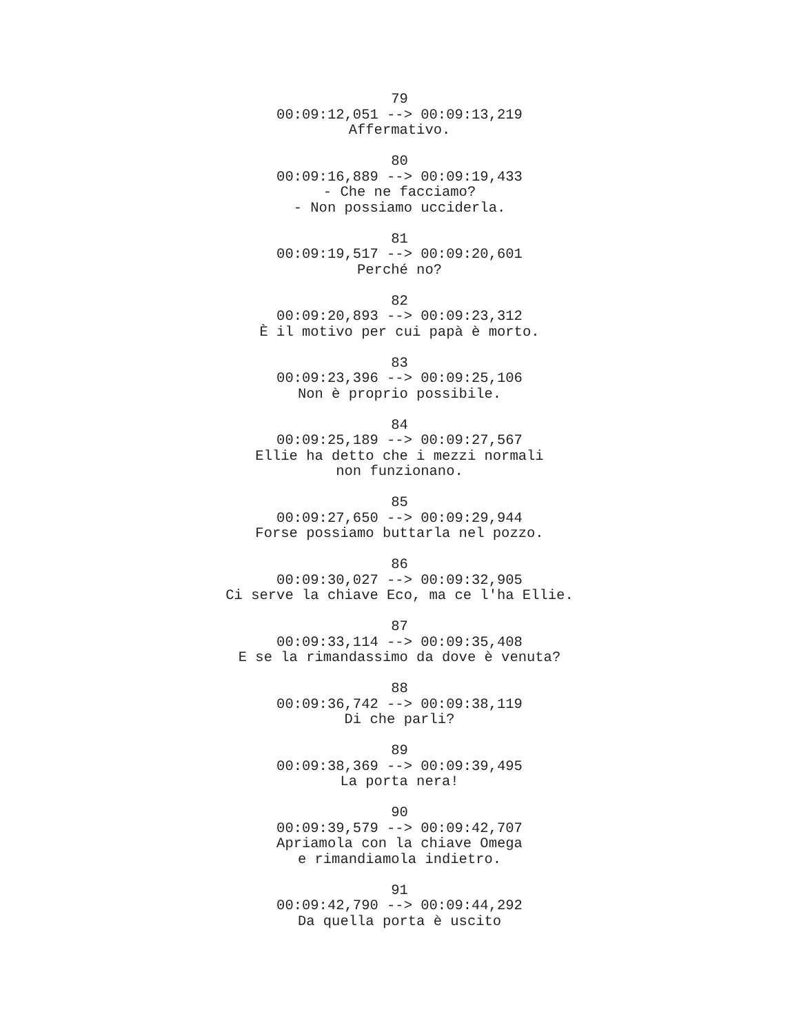79
00:09:12,051 --> 00:09:13,219
Affermativo.
80
00:09:16,889 --> 00:09:19,433
- Che ne facciamo?
- Non possiamo ucciderla.
81
00:09:19,517 --> 00:09:20,601
Perché no?
82
00:09:20,893 --> 00:09:23,312
È il motivo per cui papà è morto.
83
00:09:23,396 --> 00:09:25,106
Non è proprio possibile.
84
00:09:25,189 --> 00:09:27,567
Ellie ha detto che i mezzi normali
non funzionano.
85
00:09:27,650 --> 00:09:29,944
Forse possiamo buttarla nel pozzo.
86
00:09:30,027 --> 00:09:32,905
Ci serve la chiave Eco, ma ce l'ha Ellie.
87
00:09:33,114 --> 00:09:35,408
E se la rimandassimo da dove è venuta?
88
00:09:36,742 --> 00:09:38,119
Di che parli?
89
00:09:38,369 --> 00:09:39,495
La porta nera!
90
00:09:39,579 --> 00:09:42,707
Apriamola con la chiave Omega
e rimandiamola indietro.
91
00:09:42,790 --> 00:09:44,292
Da quella porta è uscito